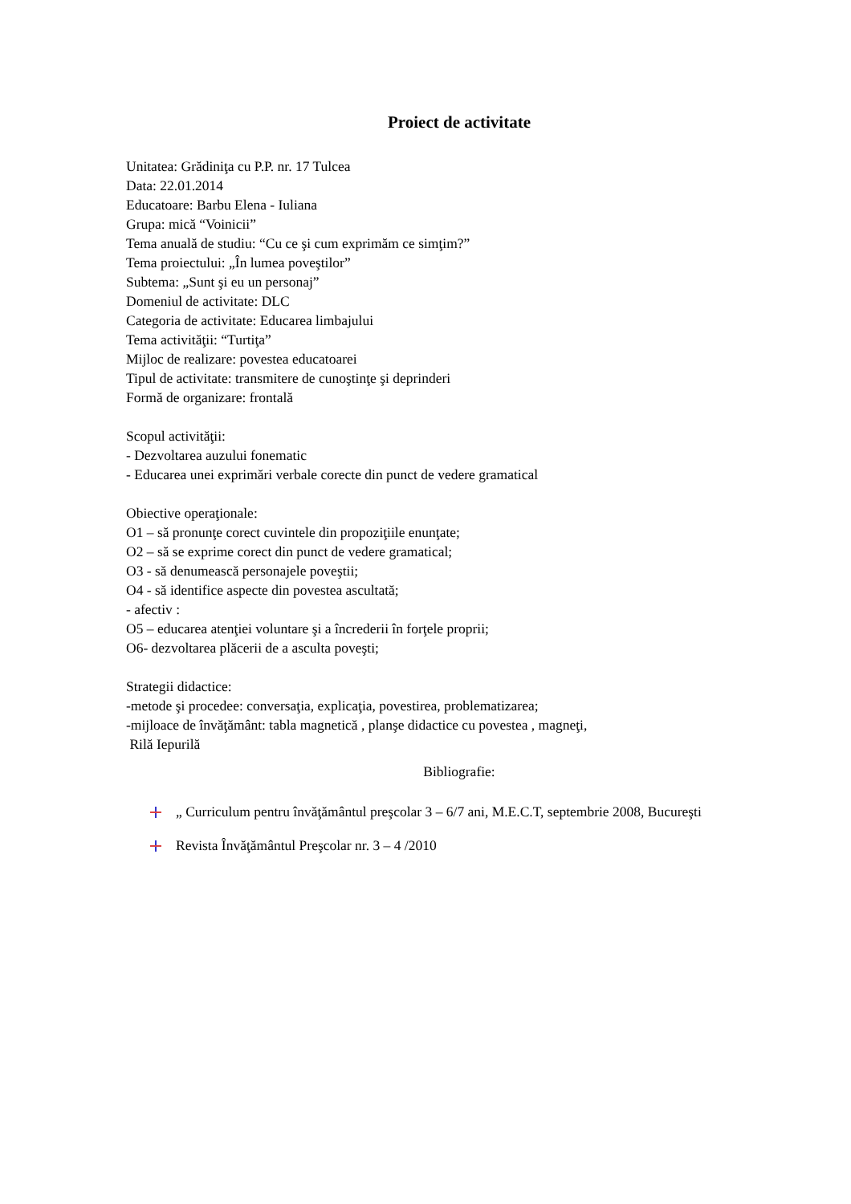Proiect de activitate
Unitatea: Grădiniţa cu P.P. nr. 17 Tulcea
Data: 22.01.2014
Educatoare: Barbu Elena - Iuliana
Grupa: mică “Voinicii”
Tema anuală de studiu: “Cu ce şi cum exprimăm ce simţim?”
Tema proiectului: „În lumea poveştilor”
Subtema: „Sunt şi eu un personaj”
Domeniul de activitate: DLC
Categoria de activitate: Educarea limbajului
Tema activităţii: “Turtiţa”
Mijloc de realizare: povestea educatoarei
Tipul de activitate: transmitere de cunoştinţe şi deprinderi
Formă de organizare: frontală
Scopul activităţii:
- Dezvoltarea auzului fonematic
- Educarea unei exprimări verbale corecte din punct de vedere gramatical
Obiective operaţionale:
O1 – să pronunţe corect cuvintele din propoziţiile enunţate;
O2 – să se exprime corect din punct de vedere gramatical;
O3 - să denumească personajele poveştii;
O4 - să identifice aspecte din povestea ascultată;
- afectiv :
O5 – educarea atenţiei voluntare şi a încrederii în forţele proprii;
O6- dezvoltarea plăcerii de a asculta poveşti;
Strategii didactice:
-metode şi procedee: conversaţia, explicaţia, povestirea, problematizarea;
-mijloace de învăţământ: tabla magnetică , planşe didactice cu povestea , magneţi,
Rilă Iepurilă
Bibliografie:
„ Curriculum pentru învăţământul preşcolar 3 – 6/7 ani, M.E.C.T, septembrie 2008, Bucureşti
Revista Învăţământul Preşcolar nr. 3 – 4 /2010